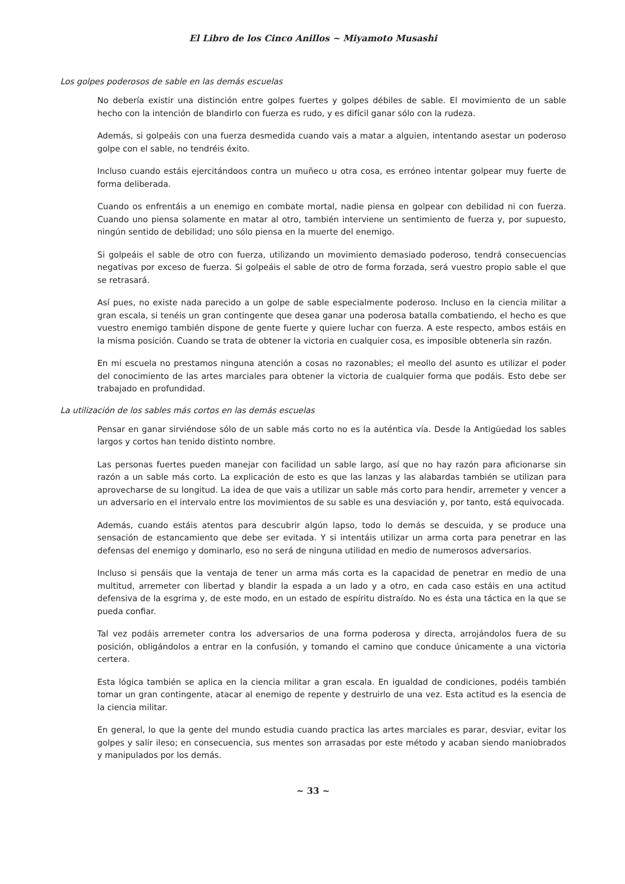El Libro de los Cinco Anillos ~ Miyamoto Musashi
Los golpes poderosos de sable en las demás escuelas
No debería existir una distinción entre golpes fuertes y golpes débiles de sable. El movimiento de un sable hecho con la intención de blandirlo con fuerza es rudo, y es difícil ganar sólo con la rudeza.
Además, si golpeáis con una fuerza desmedida cuando vais a matar a alguien, intentando asestar un poderoso golpe con el sable, no tendréis éxito.
Incluso cuando estáis ejercitándoos contra un muñeco u otra cosa, es erróneo intentar golpear muy fuerte de forma deliberada.
Cuando os enfrentáis a un enemigo en combate mortal, nadie piensa en golpear con debilidad ni con fuerza. Cuando uno piensa solamente en matar al otro, también interviene un sentimiento de fuerza y, por supuesto, ningún sentido de debilidad; uno sólo piensa en la muerte del enemigo.
Si golpeáis el sable de otro con fuerza, utilizando un movimiento demasiado poderoso, tendrá consecuencias negativas por exceso de fuerza. Si golpeáis el sable de otro de forma forzada, será vuestro propio sable el que se retrasará.
Así pues, no existe nada parecido a un golpe de sable especialmente poderoso. Incluso en la ciencia militar a gran escala, si tenéis un gran contingente que desea ganar una poderosa batalla combatiendo, el hecho es que vuestro enemigo también dispone de gente fuerte y quiere luchar con fuerza. A este respecto, ambos estáis en la misma posición. Cuando se trata de obtener la victoria en cualquier cosa, es imposible obtenerla sin razón.
En mi escuela no prestamos ninguna atención a cosas no razonables; el meollo del asunto es utilizar el poder del conocimiento de las artes marciales para obtener la victoria de cualquier forma que podáis. Esto debe ser trabajado en profundidad.
La utilización de los sables más cortos en las demás escuelas
Pensar en ganar sirviéndose sólo de un sable más corto no es la auténtica vía. Desde la Antigüedad los sables largos y cortos han tenido distinto nombre.
Las personas fuertes pueden manejar con facilidad un sable largo, así que no hay razón para aficionarse sin razón a un sable más corto. La explicación de esto es que las lanzas y las alabardas también se utilizan para aprovecharse de su longitud. La idea de que vais a utilizar un sable más corto para hendir, arremeter y vencer a un adversario en el intervalo entre los movimientos de su sable es una desviación y, por tanto, está equivocada.
Además, cuando estáis atentos para descubrir algún lapso, todo lo demás se descuida, y se produce una sensación de estancamiento que debe ser evitada. Y si intentáis utilizar un arma corta para penetrar en las defensas del enemigo y dominarlo, eso no será de ninguna utilidad en medio de numerosos adversarios.
Incluso si pensáis que la ventaja de tener un arma más corta es la capacidad de penetrar en medio de una multitud, arremeter con libertad y blandir la espada a un lado y a otro, en cada caso estáis en una actitud defensiva de la esgrima y, de este modo, en un estado de espíritu distraído. No es ésta una táctica en la que se pueda confiar.
Tal vez podáis arremeter contra los adversarios de una forma poderosa y directa, arrojándolos fuera de su posición, obligándolos a entrar en la confusión, y tomando el camino que conduce únicamente a una victoria certera.
Esta lógica también se aplica en la ciencia militar a gran escala. En igualdad de condiciones, podéis también tomar un gran contingente, atacar al enemigo de repente y destruirlo de una vez. Esta actitud es la esencia de la ciencia militar.
En general, lo que la gente del mundo estudia cuando practica las artes marciales es parar, desviar, evitar los golpes y salir ileso; en consecuencia, sus mentes son arrasadas por este método y acaban siendo maniobrados y manipulados por los demás.
~ 33 ~